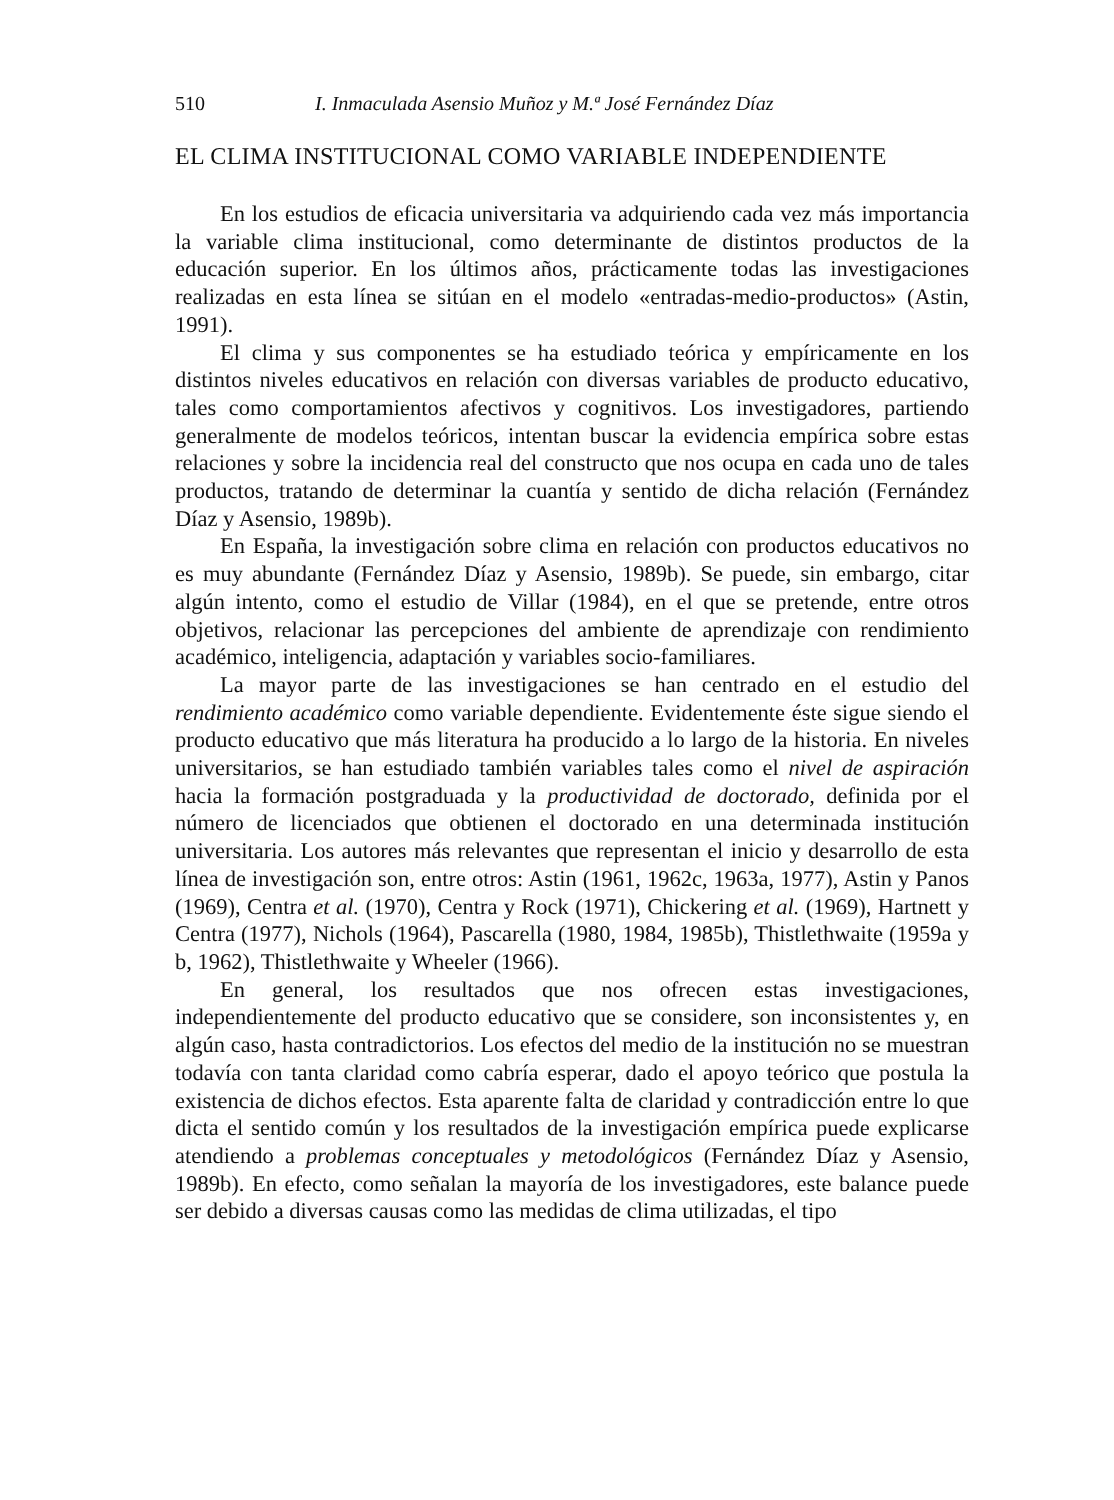510 I. Inmaculada Asensio Muñoz y M.ª José Fernández Díaz
EL CLIMA INSTITUCIONAL COMO VARIABLE INDEPENDIENTE
En los estudios de eficacia universitaria va adquiriendo cada vez más importancia la variable clima institucional, como determinante de distintos productos de la educación superior. En los últimos años, prácticamente todas las investigaciones realizadas en esta línea se sitúan en el modelo «entradas-medio-productos» (Astin, 1991).
El clima y sus componentes se ha estudiado teórica y empíricamente en los distintos niveles educativos en relación con diversas variables de producto educativo, tales como comportamientos afectivos y cognitivos. Los investigadores, partiendo generalmente de modelos teóricos, intentan buscar la evidencia empírica sobre estas relaciones y sobre la incidencia real del constructo que nos ocupa en cada uno de tales productos, tratando de determinar la cuantía y sentido de dicha relación (Fernández Díaz y Asensio, 1989b).
En España, la investigación sobre clima en relación con productos educativos no es muy abundante (Fernández Díaz y Asensio, 1989b). Se puede, sin embargo, citar algún intento, como el estudio de Villar (1984), en el que se pretende, entre otros objetivos, relacionar las percepciones del ambiente de aprendizaje con rendimiento académico, inteligencia, adaptación y variables socio-familiares.
La mayor parte de las investigaciones se han centrado en el estudio del rendimiento académico como variable dependiente. Evidentemente éste sigue siendo el producto educativo que más literatura ha producido a lo largo de la historia. En niveles universitarios, se han estudiado también variables tales como el nivel de aspiración hacia la formación postgraduada y la productividad de doctorado, definida por el número de licenciados que obtienen el doctorado en una determinada institución universitaria. Los autores más relevantes que representan el inicio y desarrollo de esta línea de investigación son, entre otros: Astin (1961, 1962c, 1963a, 1977), Astin y Panos (1969), Centra et al. (1970), Centra y Rock (1971), Chickering et al. (1969), Hartnett y Centra (1977), Nichols (1964), Pascarella (1980, 1984, 1985b), Thistlethwaite (1959a y b, 1962), Thistlethwaite y Wheeler (1966).
En general, los resultados que nos ofrecen estas investigaciones, independientemente del producto educativo que se considere, son inconsistentes y, en algún caso, hasta contradictorios. Los efectos del medio de la institución no se muestran todavía con tanta claridad como cabría esperar, dado el apoyo teórico que postula la existencia de dichos efectos. Esta aparente falta de claridad y contradicción entre lo que dicta el sentido común y los resultados de la investigación empírica puede explicarse atendiendo a problemas conceptuales y metodológicos (Fernández Díaz y Asensio, 1989b). En efecto, como señalan la mayoría de los investigadores, este balance puede ser debido a diversas causas como las medidas de clima utilizadas, el tipo